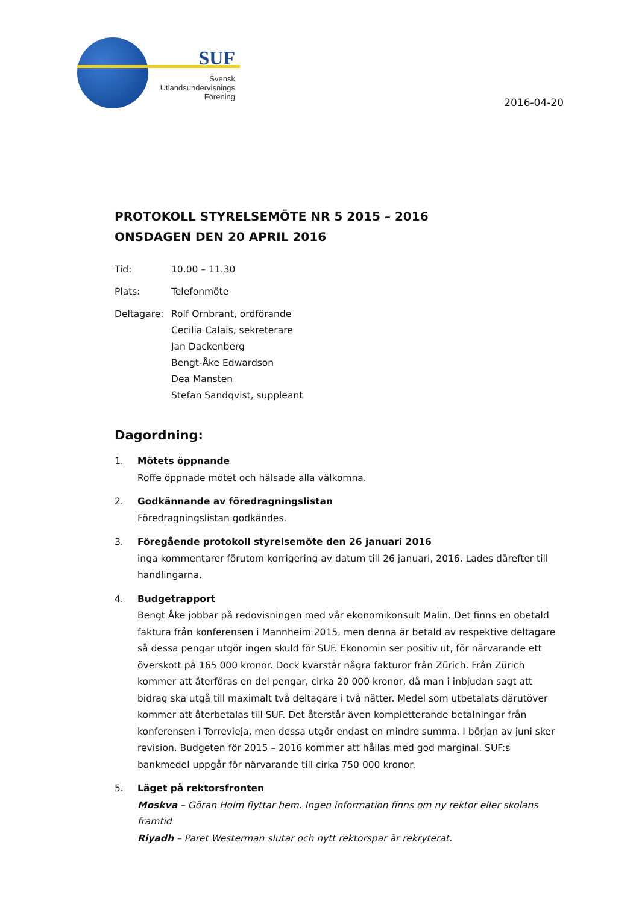SUF
Svensk
Utlandsundervisnings
Förening
2016-04-20
PROTOKOLL STYRELSEMÖTE NR 5 2015 – 2016
ONSDAGEN DEN 20 APRIL 2016
Tid: 10.00 – 11.30
Plats: Telefonmöte
Deltagare: Rolf Ornbrant, ordförande
Cecilia Calais, sekreterare
Jan Dackenberg
Bengt-Åke Edwardson
Dea Mansten
Stefan Sandqvist, suppleant
Dagordning:
1. Mötets öppnande
Roffe öppnade mötet och hälsade alla välkomna.
2. Godkännande av föredragningslistan
Föredragningslistan godkändes.
3. Föregående protokoll styrelsemöte den 26 januari 2016
inga kommentarer förutom korrigering av datum till 26 januari, 2016. Lades därefter till handlingarna.
4. Budgetrapport
Bengt Åke jobbar på redovisningen med vår ekonomikonsult Malin. Det finns en obetald faktura från konferensen i Mannheim 2015, men denna är betald av respektive deltagare så dessa pengar utgör ingen skuld för SUF. Ekonomin ser positiv ut, för närvarande ett överskott på 165 000 kronor. Dock kvarstår några fakturor från Zürich. Från Zürich kommer att återföras en del pengar, cirka 20 000 kronor, då man i inbjudan sagt att bidrag ska utgå till maximalt två deltagare i två nätter. Medel som utbetalats därutöver kommer att återbetalas till SUF. Det återstår även kompletterande betalningar från konferensen i Torrevieja, men dessa utgör endast en mindre summa. I början av juni sker revision. Budgeten för 2015 – 2016 kommer att hållas med god marginal. SUF:s bankmedel uppgår för närvarande till cirka 750 000 kronor.
5. Läget på rektorsfronten
Moskva – Göran Holm flyttar hem. Ingen information finns om ny rektor eller skolans framtid
Riyadh – Paret Westerman slutar och nytt rektorspar är rekryterat.